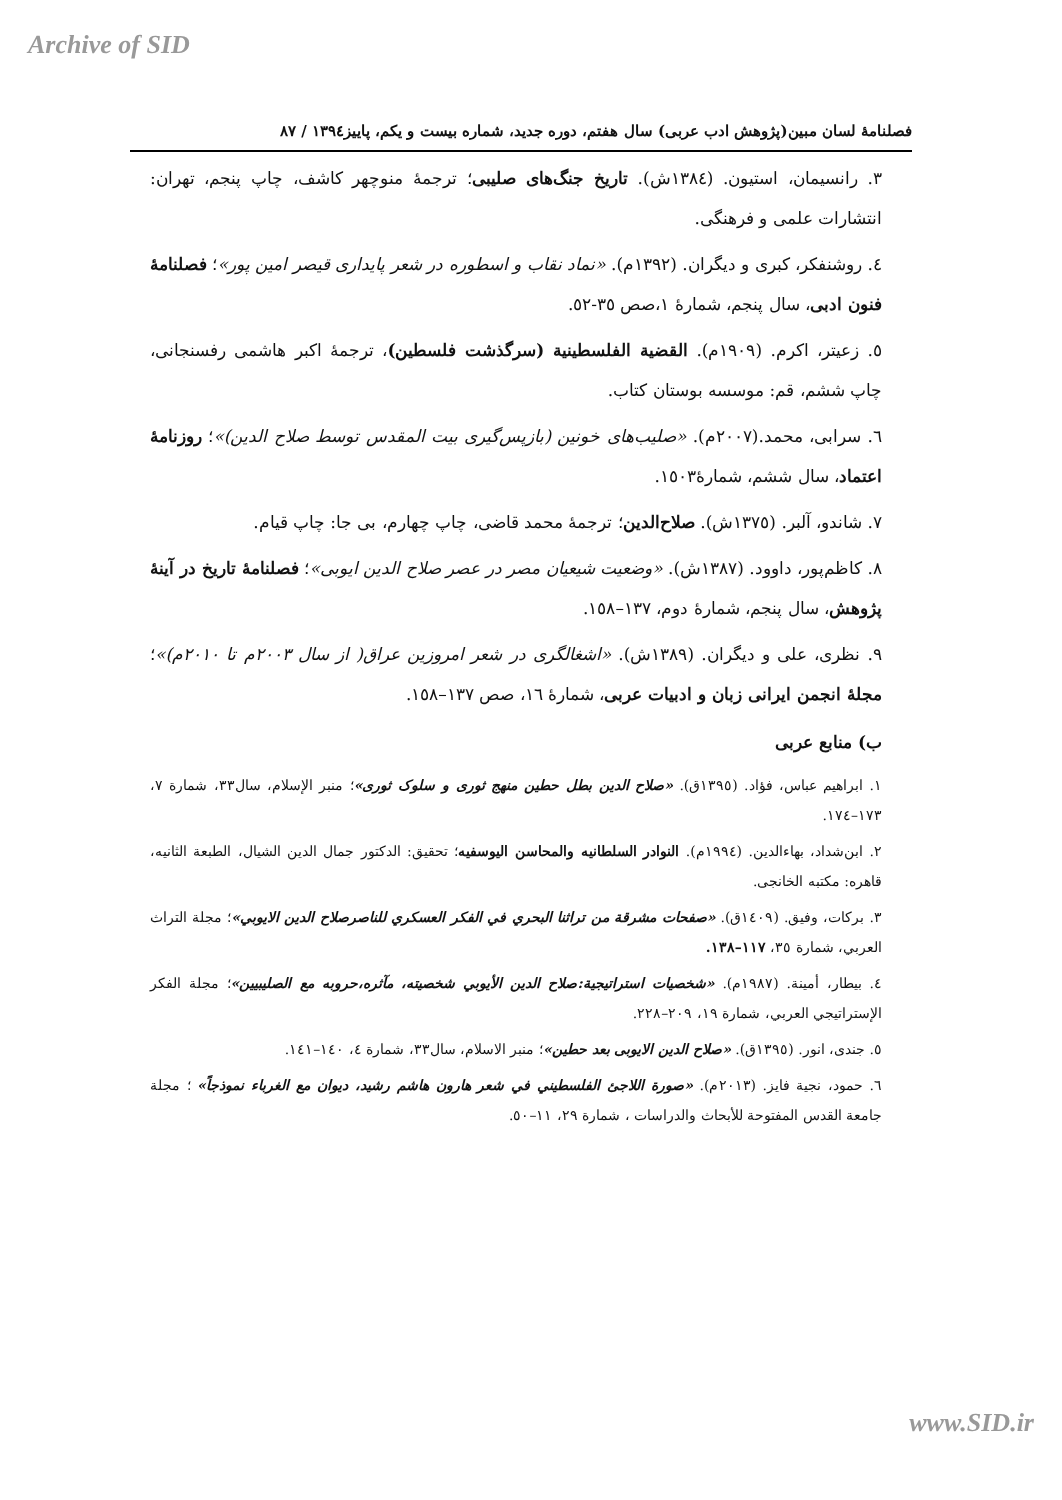Archive of SID
فصلنامهٔ لسان مبین(پژوهش ادب عربی) سال هفتم، دوره جدید، شماره بیست و یکم، پاییز١٣٩٤ / ٨٧
٣. رانسیمان، استیون. (١٣٨٤ش). تاریخ جنگ‌های صلیبی؛ ترجمهٔ منوچهر کاشف، چاپ پنجم، تهران: انتشارات علمی و فرهنگی.
٤. روشنفکر، کبری و دیگران. (١٣٩٢م). «نماد نقاب و اسطوره در شعر پایداری قیصر امین پور»؛ فصلنامهٔ فنون ادبی، سال پنجم، شمارهٔ ١،صص ٣٥-٥٢.
٥. زعیتر، اکرم. (١٩٠٩م). القضیة الفلسطینیة (سرگذشت فلسطین)، ترجمهٔ اکبر هاشمی رفسنجانی، چاپ ششم، قم: موسسه بوستان کتاب.
٦. سرابی، محمد.(٢٠٠٧م). «صلیب‌های خونین (بازپس‌گیری بیت المقدس توسط صلاح الدین)»؛ روزنامهٔ اعتماد، سال ششم، شمارهٔ١٥٠٣.
٧. شاندو، آلبر. (١٣٧٥ش). صلاح‌الدین؛ ترجمهٔ محمد قاضی، چاپ چهارم، بی جا: چاپ قیام.
٨. کاظم‌پور، داوود. (١٣٨٧ش). «وضعیت شیعیان مصر در عصر صلاح الدین ایوبی»؛ فصلنامهٔ تاریخ در آینهٔ پژوهش، سال پنجم، شمارهٔ دوم، ١٣٧–١٥٨.
٩. نظری، علی و دیگران. (١٣٨٩ش). «اشغالگری در شعر امروزین عراق( از سال ٢٠٠٣م تا ٢٠١٠م)»؛ مجلهٔ انجمن ایرانی زبان و ادبیات عربی، شمارهٔ ١٦، صص ١٣٧–١٥٨.
ب) منابع عربی
١. ابراهیم عباس، فؤاد. (١٣٩٥ق). «صلاح الدین بطل حطین منهج ثوری و سلوک ثوری»؛ منبر الإسلام، سال٣٣، شمارة ٧، ١٧٣–١٧٤.
٢. ابن‌شداد، بهاءالدین. (١٩٩٤م). النوادر السلطانیه والمحاسن الیوسفیه؛ تحقیق: الدکتور جمال الدین الشیال، الطبعة الثانیه، قاهره: مکتبه الخانجی.
٣. برکات، وفیق. (١٤٠٩ق). «صفحات مشرقة من تراثنا البحري في الفکر العسکري للناصرصلاح الدین الایوبي»؛ مجلة التراث العربي، شمارة ٣٥، ١١٧–١٣٨.
٤. بیطار، أمینة. (١٩٨٧م). «شخصیات استراتیجیة:صلاح الدین الأیوبي شخصیته، مآثره،حروبه مع الصلیبیین»؛ مجلة الفکر الإستراتیجي العربي، شمارة ١٩، ٢٠٩–٢٢٨.
٥. جندی، انور. (١٣٩٥ق). «صلاح الدین الایوبی بعد حطین»؛ منبر الاسلام، سال٣٣، شمارة ٤، ١٤٠–١٤١.
٦. حمود، نجیة فایز. (٢٠١٣م). «صورة اللاجئ الفلسطیني في شعر هارون هاشم رشید، دیوان مع الغرباء نموذجاً» ؛ مجلة جامعة القدس المفتوحة للأبحاث والدراسات ، شمارة ٢٩، ١١–٥٠.
www.SID.ir